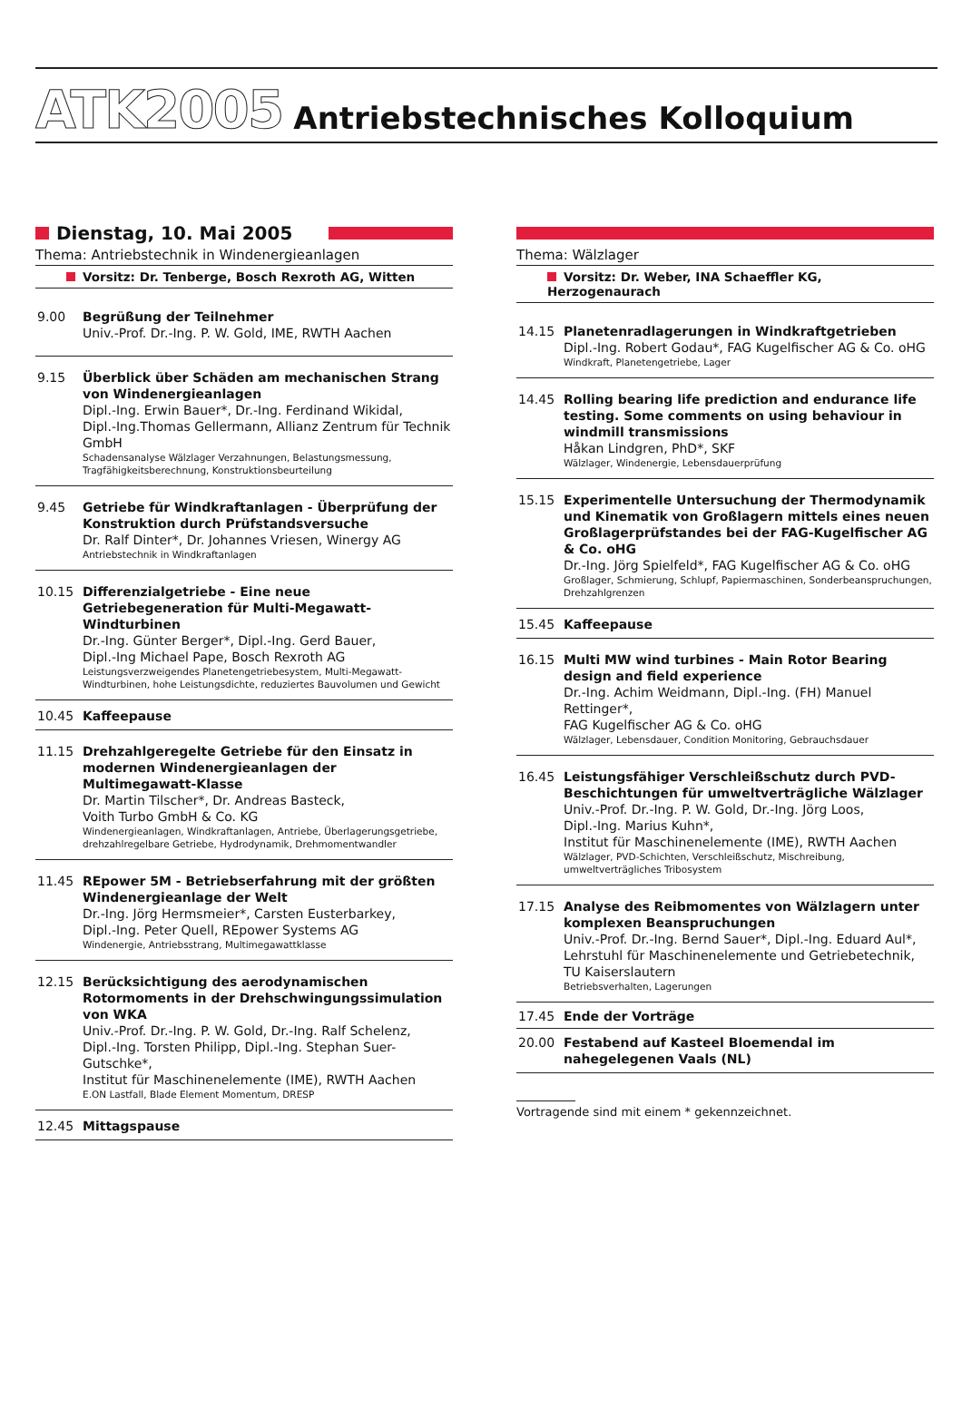ATK2005 Antriebstechnisches Kolloquium
Dienstag, 10. Mai 2005
Thema: Antriebstechnik in Windenergieanlagen
Vorsitz: Dr. Tenberge, Bosch Rexroth AG, Witten
9.00 Begrüßung der Teilnehmer
Univ.-Prof. Dr.-Ing. P. W. Gold, IME, RWTH Aachen
9.15 Überblick über Schäden am mechanischen Strang von Windenergieanlagen
Dipl.-Ing. Erwin Bauer*, Dr.-Ing. Ferdinand Wikidal,
Dipl.-Ing.Thomas Gellermann, Allianz Zentrum für Technik GmbH
Schadensanalyse Wälzlager Verzahnungen, Belastungsmessung, Tragfähigkeitsberechnung, Konstruktionsbeurteilung
9.45 Getriebe für Windkraftanlagen - Überprüfung der Konstruktion durch Prüfstandsversuche
Dr. Ralf Dinter*, Dr. Johannes Vriesen, Winergy AG
Antriebstechnik in Windkraftanlagen
10.15 Differenzialgetriebe - Eine neue Getriebegeneration für Multi-Megawatt-Windturbinen
Dr.-Ing. Günter Berger*, Dipl.-Ing. Gerd Bauer,
Dipl.-Ing Michael Pape, Bosch Rexroth AG
Leistungsverzweigendes Planetengetriebesystem, Multi-Megawatt-Windturbinen, hohe Leistungsdichte, reduziertes Bauvolumen und Gewicht
10.45 Kaffeepause
11.15 Drehzahlgeregelte Getriebe für den Einsatz in modernen Windenergieanlagen der Multimegawatt-Klasse
Dr. Martin Tilscher*, Dr. Andreas Basteck,
Voith Turbo GmbH & Co. KG
Windenergieanlagen, Windkraftanlagen, Antriebe, Überlagerungsgetriebe, drehzahlregelbare Getriebe, Hydrodynamik, Drehmomentwandler
11.45 REpower 5M - Betriebserfahrung mit der größten Windenergieanlage der Welt
Dr.-Ing. Jörg Hermsmeier*, Carsten Eusterbarkey,
Dipl.-Ing. Peter Quell, REpower Systems AG
Windenergie, Antriebsstrang, Multimegawattklasse
12.15 Berücksichtigung des aerodynamischen Rotormoments in der Drehschwingungssimulation von WKA
Univ.-Prof. Dr.-Ing. P. W. Gold, Dr.-Ing. Ralf Schelenz,
Dipl.-Ing. Torsten Philipp, Dipl.-Ing. Stephan Suer-Gutschke*,
Institut für Maschinenelemente (IME), RWTH Aachen
E.ON Lastfall, Blade Element Momentum, DRESP
12.45 Mittagspause
Thema: Wälzlager
Vorsitz: Dr. Weber, INA Schaeffler KG, Herzogenaurach
14.15 Planetenradlagerungen in Windkraftgetrieben
Dipl.-Ing. Robert Godau*, FAG Kugelfischer AG & Co. oHG
Windkraft, Planetengetriebe, Lager
14.45 Rolling bearing life prediction and endurance life testing. Some comments on using behaviour in windmill transmissions
Håkan Lindgren, PhD*, SKF
Wälzlager, Windenergie, Lebensdauerprüfung
15.15 Experimentelle Untersuchung der Thermodynamik und Kinematik von Großlagern mittels eines neuen Großlagerprüfstandes bei der FAG-Kugelfischer AG & Co. oHG
Dr.-Ing. Jörg Spielfeld*, FAG Kugelfischer AG & Co. oHG
Großlager, Schmierung, Schlupf, Papiermaschinen, Sonderbeanspruchungen, Drehzahlgrenzen
15.45 Kaffeepause
16.15 Multi MW wind turbines - Main Rotor Bearing design and field experience
Dr.-Ing. Achim Weidmann, Dipl.-Ing. (FH) Manuel Rettinger*,
FAG Kugelfischer AG & Co. oHG
Wälzlager, Lebensdauer, Condition Monitoring, Gebrauchsdauer
16.45 Leistungsfähiger Verschleißschutz durch PVD-Beschichtungen für umweltverträgliche Wälzlager
Univ.-Prof. Dr.-Ing. P. W. Gold, Dr.-Ing. Jörg Loos,
Dipl.-Ing. Marius Kuhn*,
Institut für Maschinenelemente (IME), RWTH Aachen
Wälzlager, PVD-Schichten, Verschleißschutz, Mischreibung, umweltverträgliches Tribosystem
17.15 Analyse des Reibmomentes von Wälzlagern unter komplexen Beanspruchungen
Univ.-Prof. Dr.-Ing. Bernd Sauer*, Dipl.-Ing. Eduard Aul*,
Lehrstuhl für Maschinenelemente und Getriebetechnik,
TU Kaiserslautern
Betriebsverhalten, Lagerungen
17.45 Ende der Vorträge
20.00 Festabend auf Kasteel Bloemendal im nahegelegenen Vaals (NL)
Vortragende sind mit einem * gekennzeichnet.